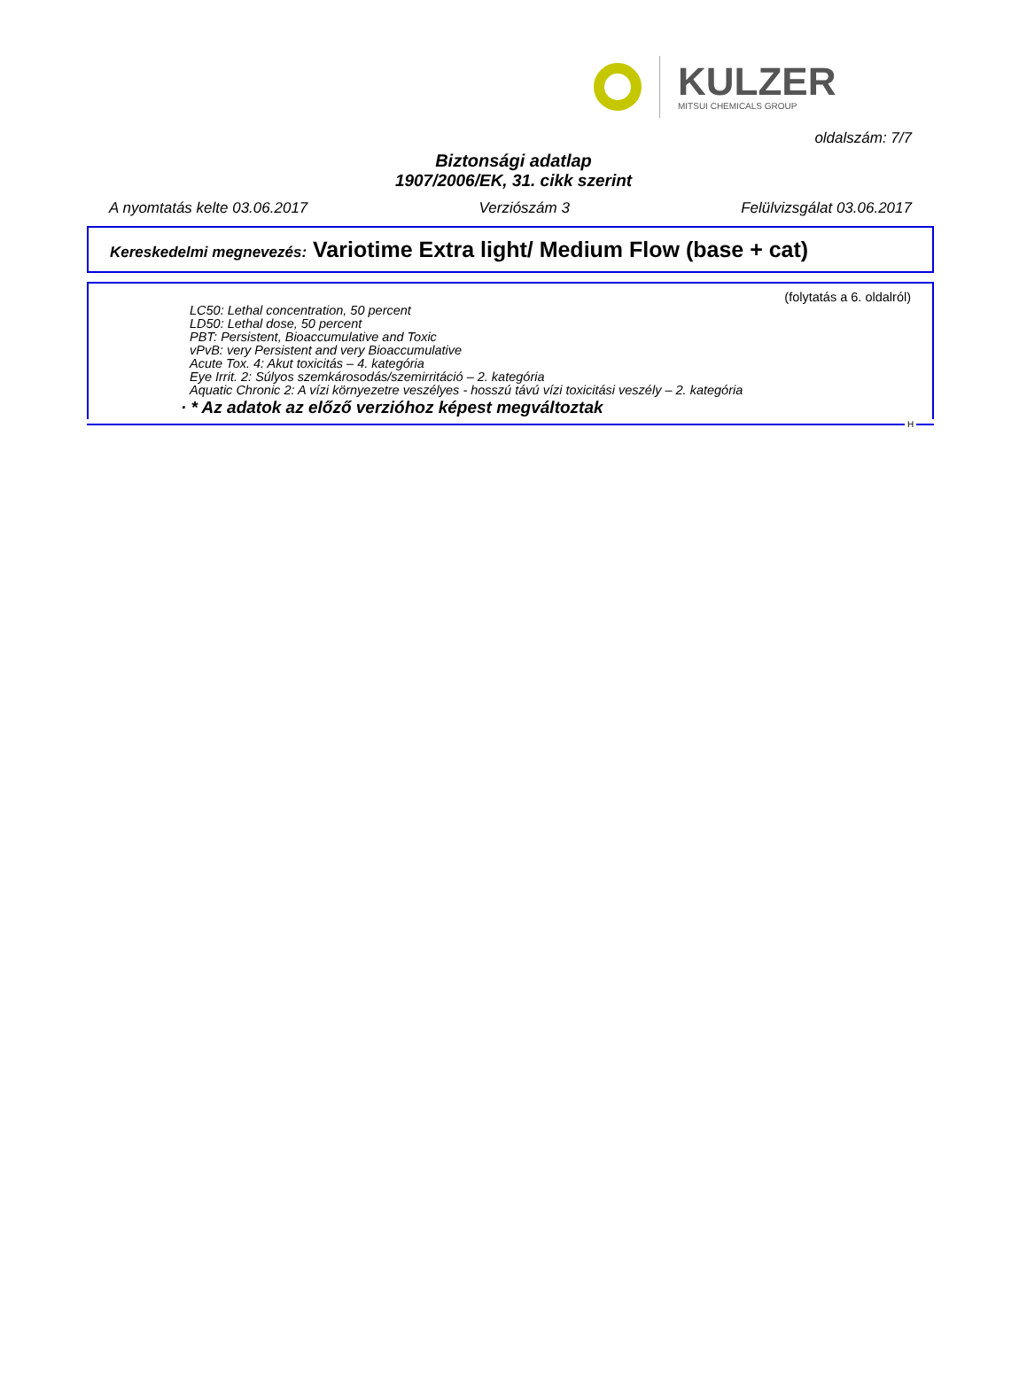KULZER
MITSUI CHEMICALS GROUP
oldalszám: 7/7
Biztonsági adatlap
1907/2006/EK, 31. cikk szerint
A nyomtatás kelte 03.06.2017 Verziószám 3 Felülvizsgálat 03.06.2017
Kereskedelmi megnevezés: Variotime Extra light/ Medium Flow (base + cat)
(folytatás a 6. oldalról)
LC50: Lethal concentration, 50 percent
LD50: Lethal dose, 50 percent
PBT: Persistent, Bioaccumulative and Toxic
vPvB: very Persistent and very Bioaccumulative
Acute Tox. 4: Akut toxicitás – 4. kategória
Eye Irrit. 2: Súlyos szemkárosodás/szemirritáció – 2. kategória
Aquatic Chronic 2: A vízi környezetre veszélyes - hosszú távú vízi toxicitási veszély – 2. kategória
· * Az adatok az előző verzióhoz képest megváltoztak
H